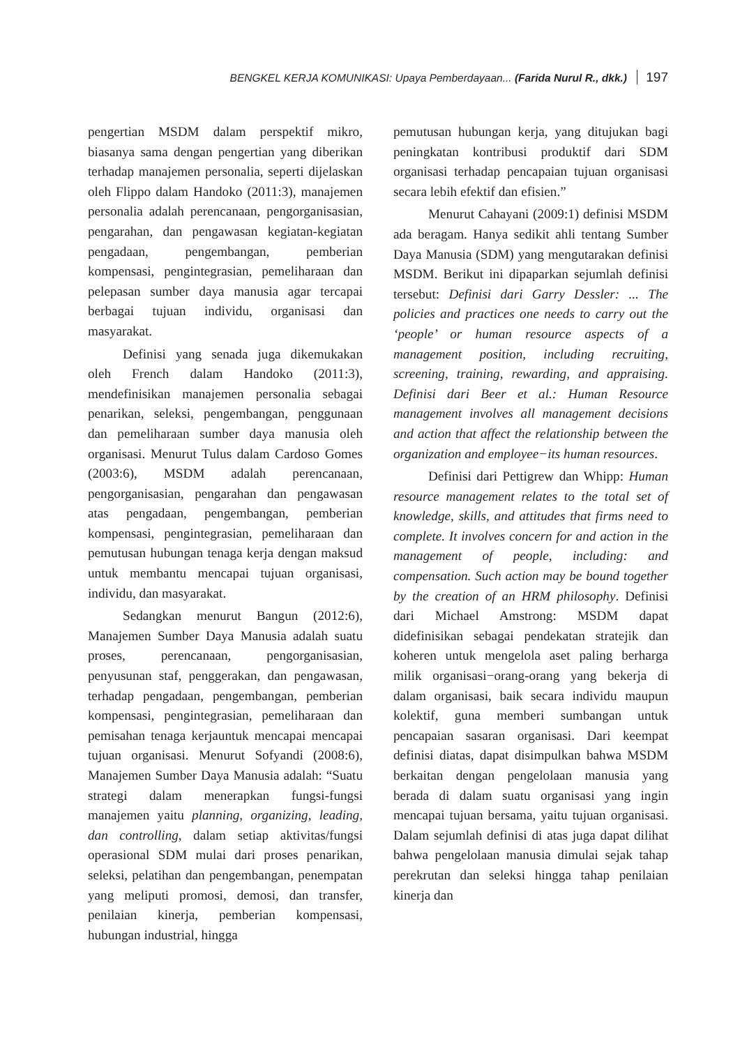BENGKEL KERJA KOMUNIKASI: Upaya Pemberdayaan... (Farida Nurul R., dkk.) 197
pengertian MSDM dalam perspektif mikro, biasanya sama dengan pengertian yang diberikan terhadap manajemen personalia, seperti dijelaskan oleh Flippo dalam Handoko (2011:3), manajemen personalia adalah perencanaan, pengorganisasian, pengarahan, dan pengawasan kegiatan-kegiatan pengadaan, pengembangan, pemberian kompensasi, pengintegrasian, pemeliharaan dan pelepasan sumber daya manusia agar tercapai berbagai tujuan individu, organisasi dan masyarakat.
Definisi yang senada juga dikemukakan oleh French dalam Handoko (2011:3), mendefinisikan manajemen personalia sebagai penarikan, seleksi, pengembangan, penggunaan dan pemeliharaan sumber daya manusia oleh organisasi. Menurut Tulus dalam Cardoso Gomes (2003:6), MSDM adalah perencanaan, pengorganisasian, pengarahan dan pengawasan atas pengadaan, pengembangan, pemberian kompensasi, pengintegrasian, pemeliharaan dan pemutusan hubungan tenaga kerja dengan maksud untuk membantu mencapai tujuan organisasi, individu, dan masyarakat.
Sedangkan menurut Bangun (2012:6), Manajemen Sumber Daya Manusia adalah suatu proses, perencanaan, pengorganisasian, penyusunan staf, penggerakan, dan pengawasan, terhadap pengadaan, pengembangan, pemberian kompensasi, pengintegrasian, pemeliharaan dan pemisahan tenaga kerjauntuk mencapai mencapai tujuan organisasi. Menurut Sofyandi (2008:6), Manajemen Sumber Daya Manusia adalah: “Suatu strategi dalam menerapkan fungsi-fungsi manajemen yaitu planning, organizing, leading, dan controlling, dalam setiap aktivitas/fungsi operasional SDM mulai dari proses penarikan, seleksi, pelatihan dan pengembangan, penempatan yang meliputi promosi, demosi, dan transfer, penilaian kinerja, pemberian kompensasi, hubungan industrial, hingga
pemutusan hubungan kerja, yang ditujukan bagi peningkatan kontribusi produktif dari SDM organisasi terhadap pencapaian tujuan organisasi secara lebih efektif dan efisien.”
Menurut Cahayani (2009:1) definisi MSDM ada beragam. Hanya sedikit ahli tentang Sumber Daya Manusia (SDM) yang mengutarakan definisi MSDM. Berikut ini dipaparkan sejumlah definisi tersebut: Definisi dari Garry Dessler: ... The policies and practices one needs to carry out the ‘people’ or human resource aspects of a management position, including recruiting, screening, training, rewarding, and appraising. Definisi dari Beer et al.: Human Resource management involves all management decisions and action that affect the relationship between the organization and employee−its human resources.
Definisi dari Pettigrew dan Whipp: Human resource management relates to the total set of knowledge, skills, and attitudes that firms need to complete. It involves concern for and action in the management of people, including: and compensation. Such action may be bound together by the creation of an HRM philosophy. Definisi dari Michael Amstrong: MSDM dapat didefinisikan sebagai pendekatan stratejik dan koheren untuk mengelola aset paling berharga milik organisasi−orang-orang yang bekerja di dalam organisasi, baik secara individu maupun kolektif, guna memberi sumbangan untuk pencapaian sasaran organisasi. Dari keempat definisi diatas, dapat disimpulkan bahwa MSDM berkaitan dengan pengelolaan manusia yang berada di dalam suatu organisasi yang ingin mencapai tujuan bersama, yaitu tujuan organisasi. Dalam sejumlah definisi di atas juga dapat dilihat bahwa pengelolaan manusia dimulai sejak tahap perekrutan dan seleksi hingga tahap penilaian kinerja dan